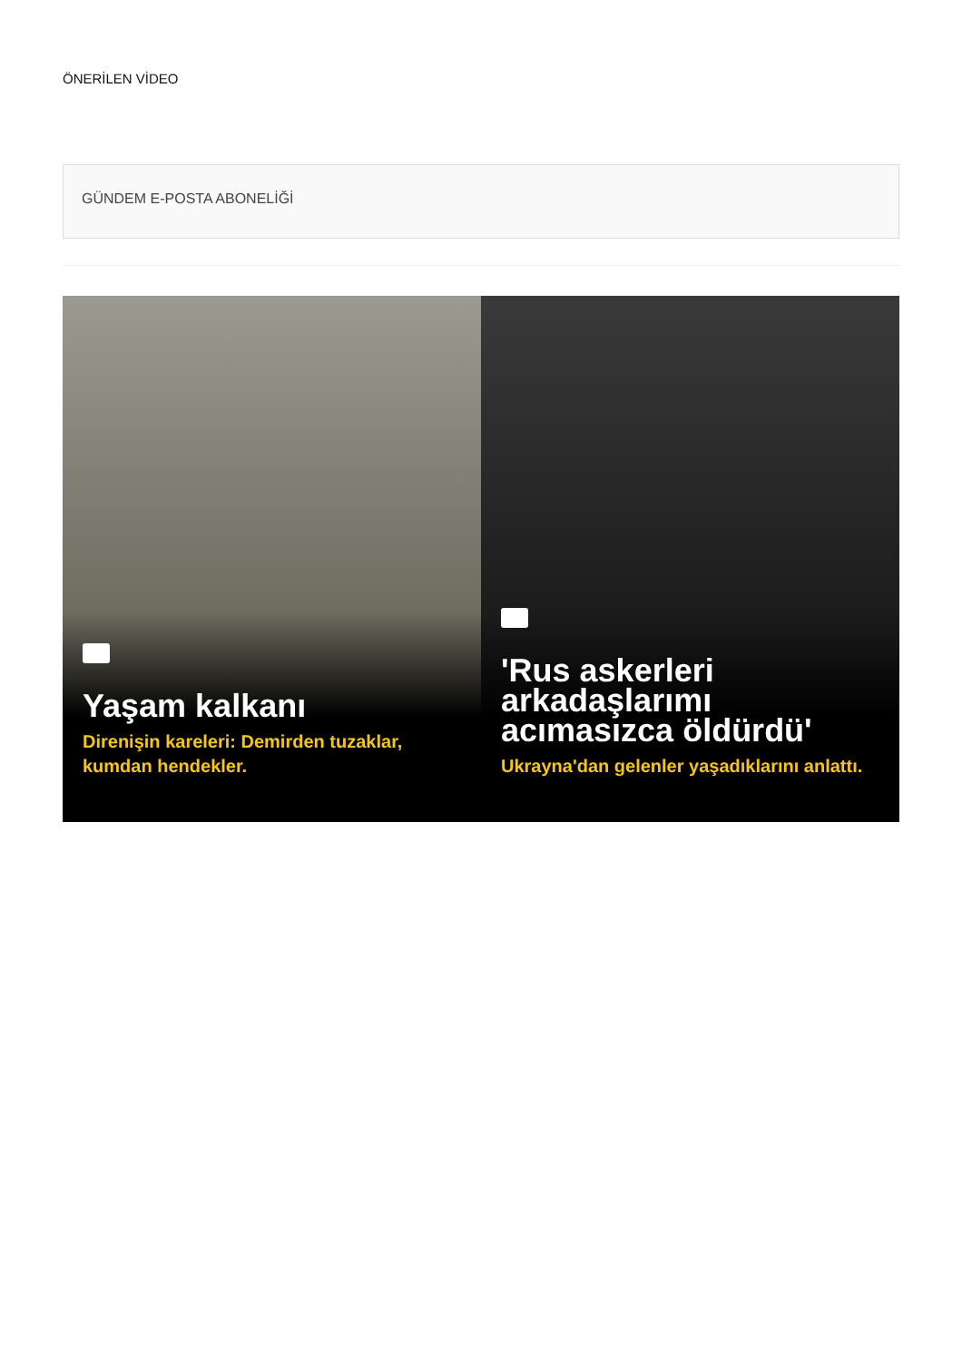ÖNERİLEN VİDEO
GÜNDEM E-POSTA ABONELİĞİ
Yaşam kalkanı
Direnişin kareleri: Demirden tuzaklar, kumdan hendekler.
'Rus askerleri arkadaşlarımı acımasızca öldürdü'
Ukrayna'dan gelenler yaşadıklarını anlattı.